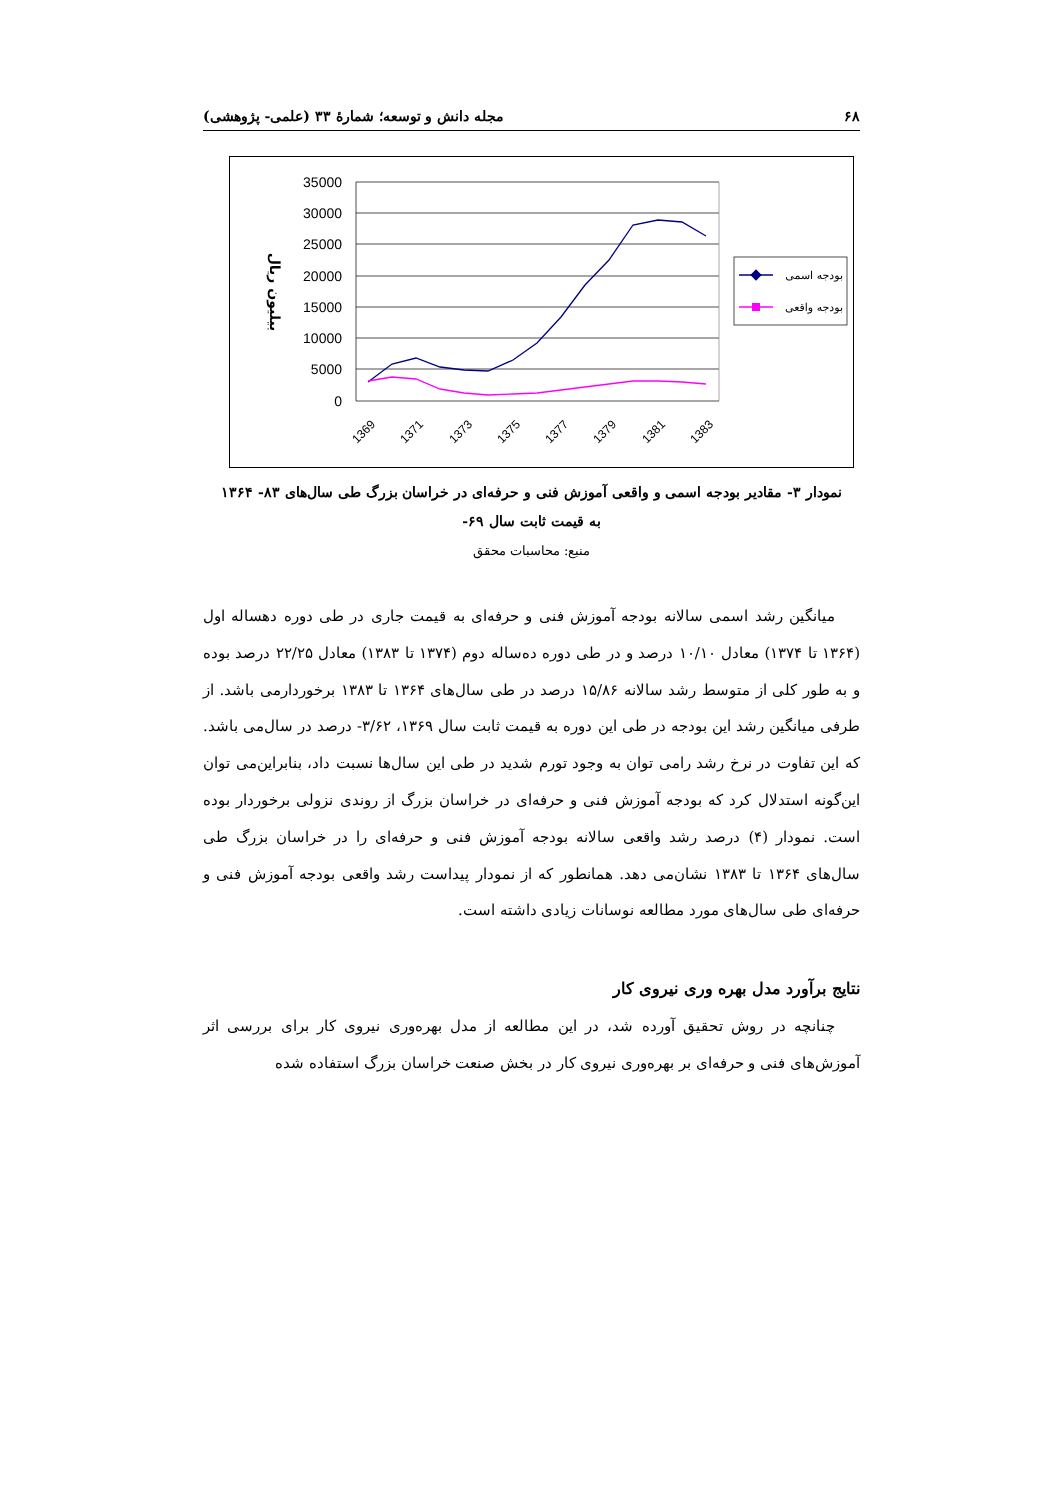۶۸ مجله دانش و توسعه؛ شمارهٔ ۳۳ (علمی- پژوهشی)
35000
30000
25000
20000
15000
10000
5000
0
بیلیون ریال
1369
1371
1373
1375
1377
1379
1381
1383
بودجه اسمی
بودجه واقعی
نمودار ۳- مقادیر بودجه اسمی و واقعی آموزش فنی و حرفه‌ای در خراسان بزرگ طی سال‌های ۸۳- ۱۳۶۴
به قیمت ثابت سال ۶۹-
منبع: محاسبات محقق
میانگین رشد اسمی سالانه بودجه آموزش فنی و حرفه‌ای به قیمت جاری در طی دوره دهساله اول (۱۳۶۴ تا ۱۳۷۴) معادل ۱۰/۱۰ درصد و در طی دوره ده‌ساله دوم (۱۳۷۴ تا ۱۳۸۳) معادل ۲۲/۲۵ درصد بوده و به طور کلی از متوسط رشد سالانه ۱۵/۸۶ درصد در طی سال‌های ۱۳۶۴ تا ۱۳۸۳ برخوردارمی باشد. از طرفی میانگین رشد این بودجه در طی این دوره به قیمت ثابت سال ۱۳۶۹، ۳/۶۲- درصد در سال‌می باشد. که این تفاوت در نرخ رشد رامی توان به وجود تورم شدید در طی این سال‌ها نسبت داد، بنابراین‌می توان این‌گونه استدلال کرد که بودجه آموزش فنی و حرفه‌ای در خراسان بزرگ از روندی نزولی برخوردار بوده است. نمودار (۴) درصد رشد واقعی سالانه بودجه آموزش فنی و حرفه‌ای را در خراسان بزرگ طی سال‌های ۱۳۶۴ تا ۱۳۸۳ نشان‌می دهد. همانطور که از نمودار پیداست رشد واقعی بودجه آموزش فنی و حرفه‌ای طی سال‌های مورد مطالعه نوسانات زیادی داشته است.
نتایج برآورد مدل بهره وری نیروی کار
چنانچه در روش تحقیق آورده شد، در این مطالعه از مدل بهره‌وری نیروی کار برای بررسی اثر آموزش‌های فنی و حرفه‌ای بر بهره‌وری نیروی کار در بخش صنعت خراسان بزرگ استفاده شده